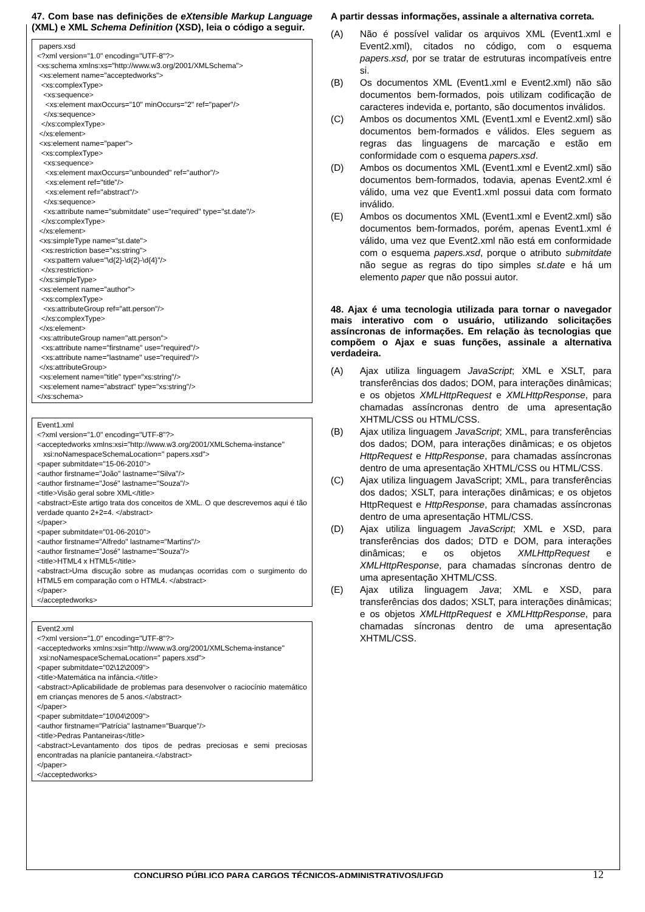47. Com base nas definições de eXtensible Markup Language (XML) e XML Schema Definition (XSD), leia o código a seguir.
papers.xsd <?xml version="1.0" encoding="UTF-8"?> <xs:schema xmlns:xs="http://www.w3.org/2001/XMLSchema"> <xs:element name="acceptedworks"> <xs:complexType> <xs:sequence> <xs:element maxOccurs="10" minOccurs="2" ref="paper"/> </xs:sequence> </xs:complexType> </xs:element> <xs:element name="paper"> <xs:complexType> <xs:sequence> <xs:element maxOccurs="unbounded" ref="author"/> <xs:element ref="title"/> <xs:element ref="abstract"/> </xs:sequence> <xs:attribute name="submitdate" use="required" type="st.date"/> </xs:complexType> </xs:element> <xs:simpleType name="st.date"> <xs:restriction base="xs:string"> <xs:pattern value="\d{2}-\d{2}-\d{4}"/> </xs:restriction> </xs:simpleType> <xs:element name="author"> <xs:complexType> <xs:attributeGroup ref="att.person"/> </xs:complexType> </xs:element> <xs:attributeGroup name="att.person"> <xs:attribute name="firstname" use="required"/> <xs:attribute name="lastname" use="required"/> </xs:attributeGroup> <xs:element name="title" type="xs:string"/> <xs:element name="abstract" type="xs:string"/> </xs:schema>
Event1.xml <?xml version="1.0" encoding="UTF-8"?> <acceptedworks xmlns:xsi="http://www.w3.org/2001/XMLSchema-instance" xsi:noNamespaceSchemaLocation=" papers.xsd"> <paper submitdate="15-06-2010"> <author firstname="João" lastname="Silva"/> <author firstname="José" lastname="Souza"/> <title>Visão geral sobre XML</title> <abstract>Este artigo trata dos conceitos de XML. O que descrevemos aqui é tão verdade quanto 2+2=4. </abstract> </paper> <paper submitdate="01-06-2010"> <author firstname="Alfredo" lastname="Martins"/> <author firstname="José" lastname="Souza"/> <title>HTML4 x HTML5</title> <abstract>Uma discução sobre as mudanças ocorridas com o surgimento do HTML5 em comparação com o HTML4. </abstract> </paper> </acceptedworks>
Event2.xml <?xml version="1.0" encoding="UTF-8"?> <acceptedworks xmlns:xsi="http://www.w3.org/2001/XMLSchema-instance" xsi:noNamespaceSchemaLocation=" papers.xsd"> <paper submitdate="02\12\2009"> <title>Matemática na infância.</title> <abstract>Aplicabilidade de problemas para desenvolver o raciocínio matemático em crianças menores de 5 anos.</abstract> </paper> <paper submitdate="10\04\2009"> <author firstname="Patrícia" lastname="Buarque"/> <title>Pedras Pantaneiras</title> <abstract>Levantamento dos tipos de pedras preciosas e semi preciosas encontradas na planície pantaneira.</abstract> </paper> </acceptedworks>
A partir dessas informações, assinale a alternativa correta.
(A) Não é possível validar os arquivos XML (Event1.xml e Event2.xml), citados no código, com o esquema papers.xsd, por se tratar de estruturas incompatíveis entre si.
(B) Os documentos XML (Event1.xml e Event2.xml) não são documentos bem-formados, pois utilizam codificação de caracteres indevida e, portanto, são documentos inválidos.
(C) Ambos os documentos XML (Event1.xml e Event2.xml) são documentos bem-formados e válidos. Eles seguem as regras das linguagens de marcação e estão em conformidade com o esquema papers.xsd.
(D) Ambos os documentos XML (Event1.xml e Event2.xml) são documentos bem-formados, todavia, apenas Event2.xml é válido, uma vez que Event1.xml possui data com formato inválido.
(E) Ambos os documentos XML (Event1.xml e Event2.xml) são documentos bem-formados, porém, apenas Event1.xml é válido, uma vez que Event2.xml não está em conformidade com o esquema papers.xsd, porque o atributo submitdate não segue as regras do tipo simples st.date e há um elemento paper que não possui autor.
48. Ajax é uma tecnologia utilizada para tornar o navegador mais interativo com o usuário, utilizando solicitações assíncronas de informações. Em relação às tecnologias que compõem o Ajax e suas funções, assinale a alternativa verdadeira.
(A) Ajax utiliza linguagem JavaScript; XML e XSLT, para transferências dos dados; DOM, para interações dinâmicas; e os objetos XMLHttpRequest e XMLHttpResponse, para chamadas assíncronas dentro de uma apresentação XHTML/CSS ou HTML/CSS.
(B) Ajax utiliza linguagem JavaScript; XML, para transferências dos dados; DOM, para interações dinâmicas; e os objetos HttpRequest e HttpResponse, para chamadas assíncronas dentro de uma apresentação XHTML/CSS ou HTML/CSS.
(C) Ajax utiliza linguagem JavaScript; XML, para transferências dos dados; XSLT, para interações dinâmicas; e os objetos HttpRequest e HttpResponse, para chamadas assíncronas dentro de uma apresentação HTML/CSS.
(D) Ajax utiliza linguagem JavaScript; XML e XSD, para transferências dos dados; DTD e DOM, para interações dinâmicas; e os objetos XMLHttpRequest e XMLHttpResponse, para chamadas síncronas dentro de uma apresentação XHTML/CSS.
(E) Ajax utiliza linguagem Java; XML e XSD, para transferências dos dados; XSLT, para interações dinâmicas; e os objetos XMLHttpRequest e XMLHttpResponse, para chamadas síncronas dentro de uma apresentação XHTML/CSS.
CONCURSO PÚBLICO PARA CARGOS TÉCNICOS-ADMINISTRATIVOS/UFGD
12